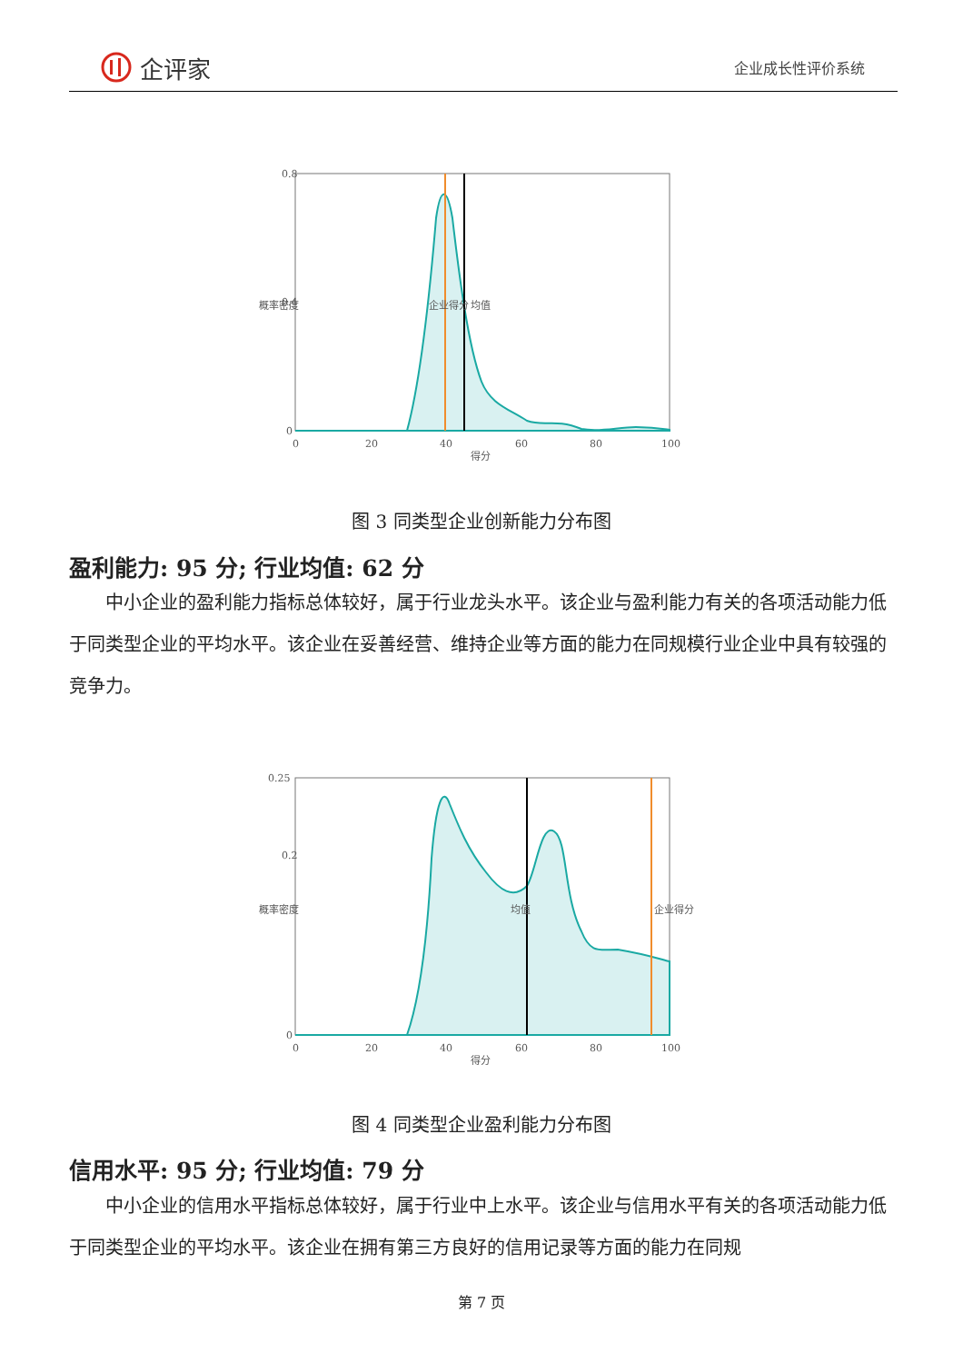企评家
企业成长性评价系统
0.8
0.4
0
0
20
40
60
80
100
得分
概率密度
企业得分
均值
图 3 同类型企业创新能力分布图
盈利能力: 95 分; 行业均值: 62 分
中小企业的盈利能力指标总体较好，属于行业龙头水平。该企业与盈利能力有关的各项活动能力低于同类型企业的平均水平。该企业在妥善经营、维持企业等方面的能力在同规模行业企业中具有较强的竞争力。
0.25
0.2
0
0
20
40
60
80
100
得分
概率密度
均值
企业得分
图 4 同类型企业盈利能力分布图
信用水平: 95 分; 行业均值: 79 分
中小企业的信用水平指标总体较好，属于行业中上水平。该企业与信用水平有关的各项活动能力低于同类型企业的平均水平。该企业在拥有第三方良好的信用记录等方面的能力在同规
第 7 页